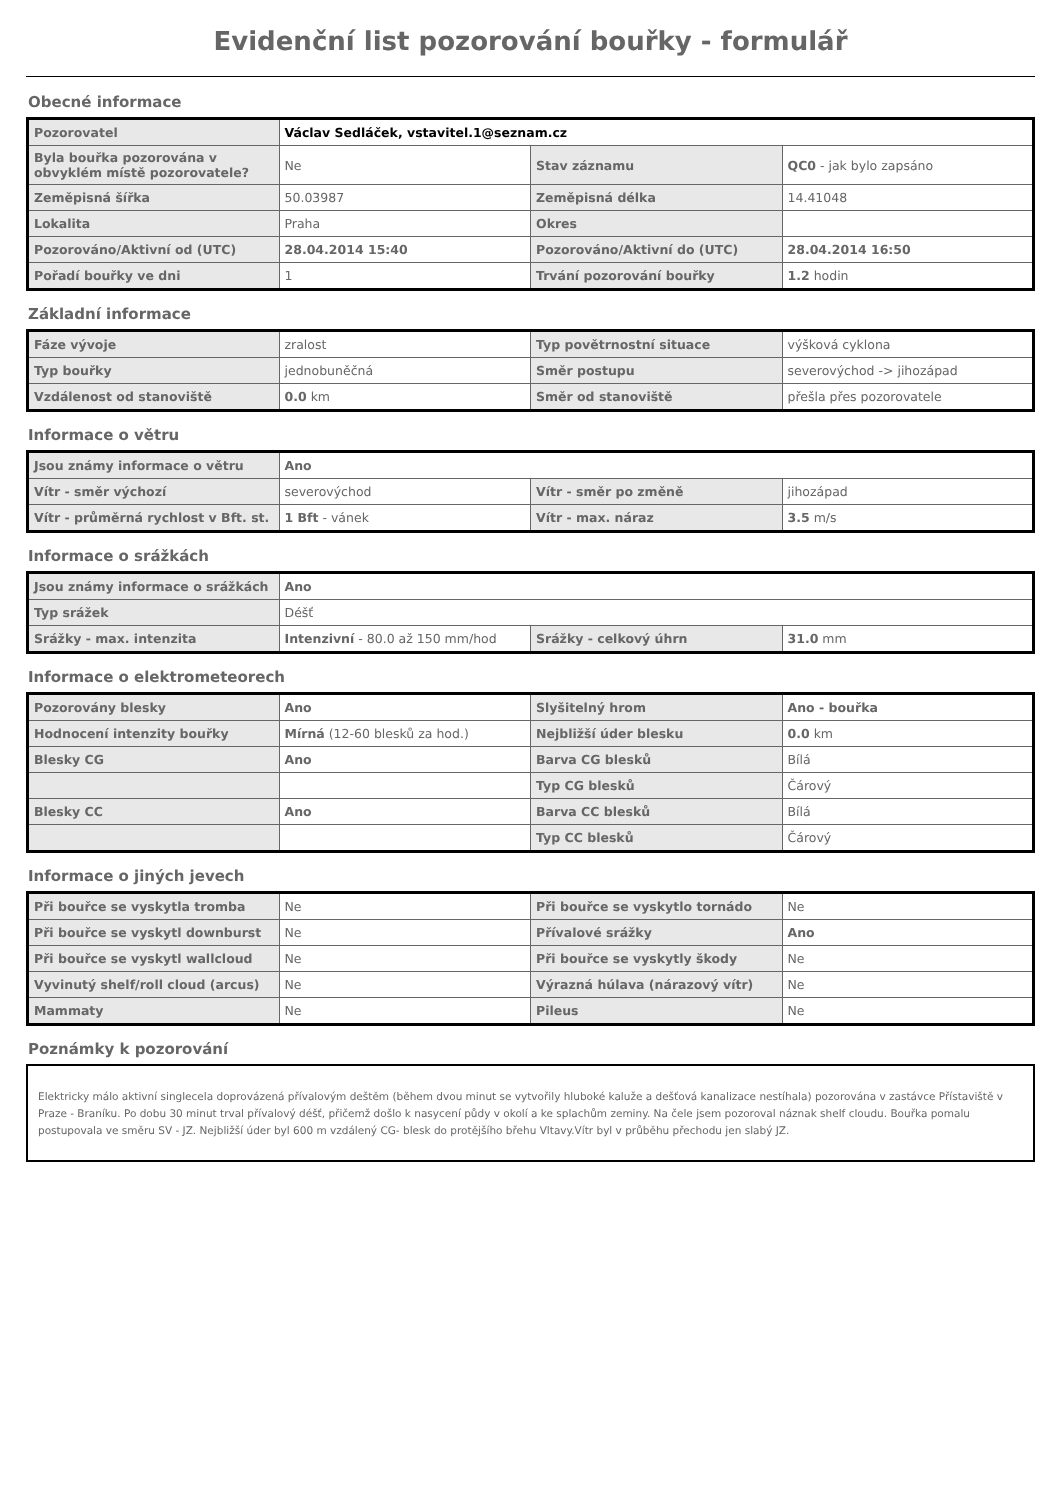Evidenční list pozorování bouřky - formulář
Obecné informace
| Pozorovatel | Václav Sedláček, vstavitel.1@seznam.cz | | |
| Byla bouřka pozorována v obvyklém místě pozorovatele? | Ne | Stav záznamu | QC0 - jak bylo zapsáno |
| Zeměpisná šířka | 50.03987 | Zeměpisná délka | 14.41048 |
| Lokalita | Praha | Okres | |
| Pozorováno/Aktivní od (UTC) | 28.04.2014 15:40 | Pozorováno/Aktivní do (UTC) | 28.04.2014 16:50 |
| Pořadí bouřky ve dni | 1 | Trvání pozorování bouřky | 1.2 hodin |
Základní informace
| Fáze vývoje | zralost | Typ povětrnostní situace | výšková cyklona |
| Typ bouřky | jednobuněčná | Směr postupu | severovýchod -> jihozápad |
| Vzdálenost od stanoviště | 0.0 km | Směr od stanoviště | přešla přes pozorovatele |
Informace o větru
| Jsou známy informace o větru | Ano | | |
| Vítr - směr výchozí | severovýchod | Vítr - směr po změně | jihozápad |
| Vítr - průměrná rychlost v Bft. st. | 1 Bft - vánek | Vítr - max. náraz | 3.5 m/s |
Informace o srážkách
| Jsou známy informace o srážkách | Ano | | |
| Typ srážek | Déšť | | |
| Srážky - max. intenzita | Intenzivní - 80.0 až 150 mm/hod | Srážky - celkový úhrn | 31.0 mm |
Informace o elektrometeorech
| Pozorovány blesky | Ano | Slyšitelný hrom | Ano - bouřka |
| Hodnocení intenzity bouřky | Mírná (12-60 blesků za hod.) | Nejbližší úder blesku | 0.0 km |
| Blesky CG | Ano | Barva CG blesků | Bílá |
| | | Typ CG blesků | Čárový |
| Blesky CC | Ano | Barva CC blesků | Bílá |
| | | Typ CC blesků | Čárový |
Informace o jiných jevech
| Při bouřce se vyskytla tromba | Ne | Při bouřce se vyskytlo tornádo | Ne |
| Při bouřce se vyskytl downburst | Ne | Přívalové srážky | Ano |
| Při bouřce se vyskytl wallcloud | Ne | Při bouřce se vyskytly škody | Ne |
| Vyvinutý shelf/roll cloud (arcus) | Ne | Výrazná húlava (nárazový vítr) | Ne |
| Mammaty | Ne | Pileus | Ne |
Poznámky k pozorování
Elektricky málo aktivní singlecela doprovázená přívalovým deštěm (během dvou minut se vytvořily hluboké kaluže a dešťová kanalizace nestíhala) pozorována v zastávce Přístaviště v Praze - Braníku. Po dobu 30 minut trval přívalový déšť, přičemž došlo k nasycení půdy v okolí a ke splachům zeminy. Na čele jsem pozoroval náznak shelf cloudu. Bouřka pomalu postupovala ve směru SV - JZ. Nejbližší úder byl 600 m vzdálený CG- blesk do protějšího břehu Vltavy.Vítr byl v průběhu přechodu jen slabý JZ.